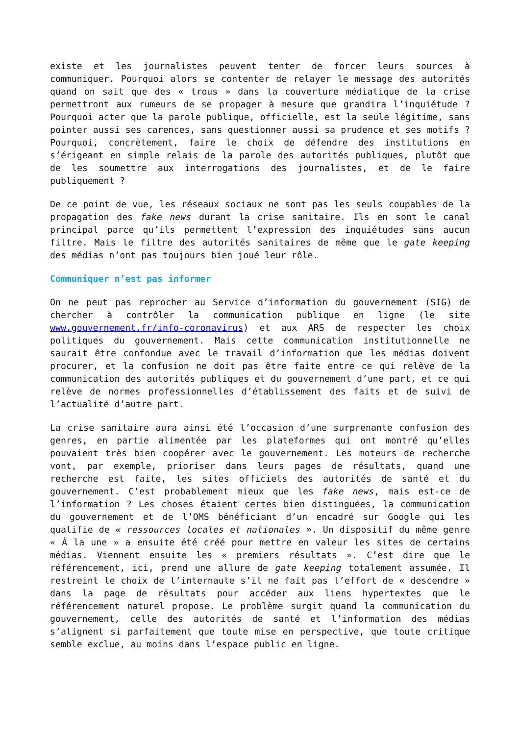existe et les journalistes peuvent tenter de forcer leurs sources à communiquer. Pourquoi alors se contenter de relayer le message des autorités quand on sait que des « trous » dans la couverture médiatique de la crise permettront aux rumeurs de se propager à mesure que grandira l’inquiétude ? Pourquoi acter que la parole publique, officielle, est la seule légitime, sans pointer aussi ses carences, sans questionner aussi sa prudence et ses motifs ? Pourquoi, concrètement, faire le choix de défendre des institutions en s’érigeant en simple relais de la parole des autorités publiques, plutôt que de les soumettre aux interrogations des journalistes, et de le faire publiquement ?
De ce point de vue, les réseaux sociaux ne sont pas les seuls coupables de la propagation des fake news durant la crise sanitaire. Ils en sont le canal principal parce qu’ils permettent l’expression des inquiétudes sans aucun filtre. Mais le filtre des autorités sanitaires de même que le gate keeping des médias n’ont pas toujours bien joué leur rôle.
Communiquer n’est pas informer
On ne peut pas reprocher au Service d’information du gouvernement (SIG) de chercher à contrôler la communication publique en ligne (le site www.gouvernement.fr/info-coronavirus) et aux ARS de respecter les choix politiques du gouvernement. Mais cette communication institutionnelle ne saurait être confondue avec le travail d’information que les médias doivent procurer, et la confusion ne doit pas être faite entre ce qui relève de la communication des autorités publiques et du gouvernement d’une part, et ce qui relève de normes professionnelles d’établissement des faits et de suivi de l’actualité d’autre part.
La crise sanitaire aura ainsi été l’occasion d’une surprenante confusion des genres, en partie alimentée par les plateformes qui ont montré qu’elles pouvaient très bien coopérer avec le gouvernement. Les moteurs de recherche vont, par exemple, prioriser dans leurs pages de résultats, quand une recherche est faite, les sites officiels des autorités de santé et du gouvernement. C’est probablement mieux que les fake news, mais est-ce de l’information ? Les choses étaient certes bien distinguées, la communication du gouvernement et de l’OMS bénéficiant d’un encadré sur Google qui les qualifie de « ressources locales et nationales ». Un dispositif du même genre « À la une » a ensuite été créé pour mettre en valeur les sites de certains médias. Viennent ensuite les « premiers résultats ». C’est dire que le référencement, ici, prend une allure de gate keeping totalement assumée. Il restreint le choix de l’internaute s’il ne fait pas l’effort de « descendre » dans la page de résultats pour accéder aux liens hypertextes que le référencement naturel propose. Le problème surgit quand la communication du gouvernement, celle des autorités de santé et l’information des médias s’alignent si parfaitement que toute mise en perspective, que toute critique semble exclue, au moins dans l’espace public en ligne.